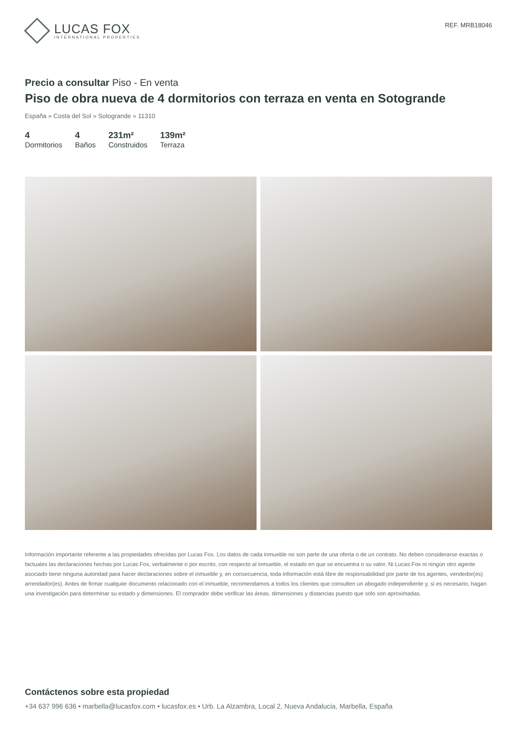LUCAS FOX
INTERNATIONAL PROPERTIES
REF. MRB18046
Precio a consultar Piso - En venta
Piso de obra nueva de 4 dormitorios con terraza en venta en Sotogrande
España » Costa del Sol » Sotogrande » 11310
4
Dormitorios
4
Baños
231m²
Construidos
139m²
Terraza
Información importante referente a las propiedades ofrecidas por Lucas Fox. Los datos de cada inmueble no son parte de una oferta o de un contrato. No deben considerarse exactas o factuales las declaraciones hechas por Lucas Fox, verbalmente o por escrito, con respecto al inmueble, el estado en que se encuentra o su valor. Ni Lucas Fox ni ningún otro agente asociado tiene ninguna autoridad para hacer declaraciones sobre el inmueble y, en consecuencia, toda información está libre de responsabilidad por parte de los agentes, vendedor(es) arrendador(es). Antes de firmar cualquier documento relacionado con el inmueble, recomendamos a todos los clientes que consulten un abogado independiente y, si es necesario, hagan una investigación para determinar su estado y dimensiones. El comprador debe verificar las áreas, dimensiones y distancias puesto que solo son aproximadas.
Contáctenos sobre esta propiedad
+34 637 996 636 • marbella@lucasfox.com • lucasfox.es • Urb. La Alzambra, Local 2, Nueva Andalucia, Marbella, España